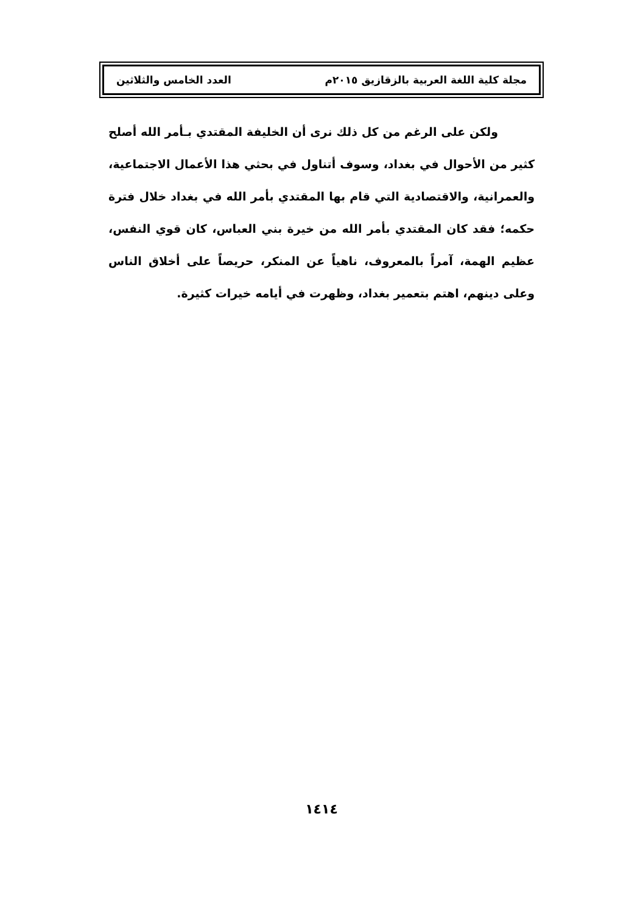مجلة كلية اللغة العربية بالزقازيق ٢٠١٥م العدد الخامس والثلاثين
ولكن على الرغم من كل ذلك نرى أن الخليفة المقتدي بـأمر الله أصلح كثير من الأحوال في بغداد، وسوف أتناول في بحثي هذا الأعمال الاجتماعية، والعمرانية، والاقتصادية التي قام بها المقتدي بأمر الله في بغداد خلال فترة حكمه؛ فقد كان المقتدي بأمر الله من خيرة بني العباس، كان قوي النفس، عظيم الهمة، آمراً بالمعروف، ناهياً عن المنكر، حريصاً على أخلاق الناس وعلى دينهم، اهتم بتعمير بغداد، وظهرت في أيامه خيرات كثيرة.
١٤١٤